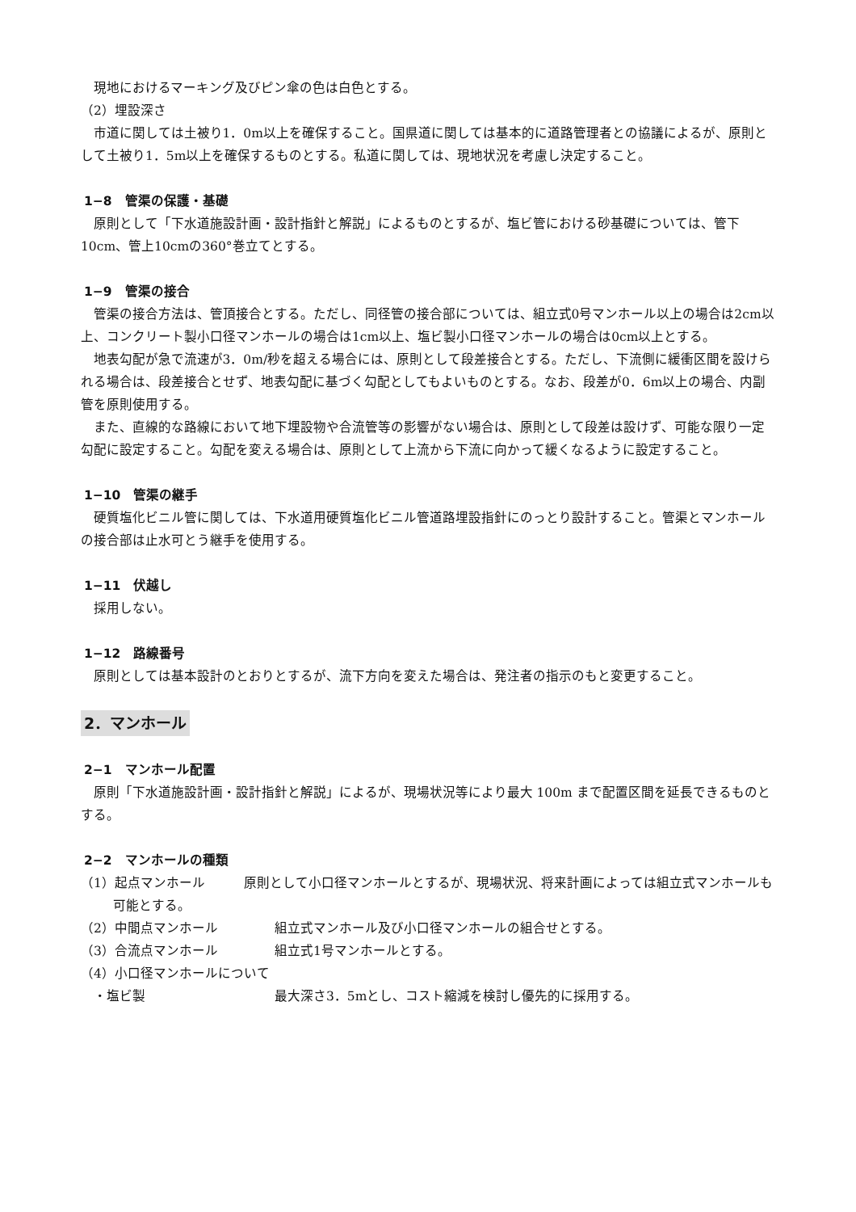現地におけるマーキング及びピン傘の色は白色とする。
（2）埋設深さ
市道に関しては土被り1．0m以上を確保すること。国県道に関しては基本的に道路管理者との協議によるが、原則として土被り1．5m以上を確保するものとする。私道に関しては、現地状況を考慮し決定すること。
1−8　管渠の保護・基礎
原則として「下水道施設計画・設計指針と解説」によるものとするが、塩ビ管における砂基礎については、管下10cm、管上10cmの360°巻立てとする。
1−9　管渠の接合
管渠の接合方法は、管頂接合とする。ただし、同径管の接合部については、組立式0号マンホール以上の場合は2cm以上、コンクリート製小口径マンホールの場合は1cm以上、塩ビ製小口径マンホールの場合は0cm以上とする。
地表勾配が急で流速が3．0m/秒を超える場合には、原則として段差接合とする。ただし、下流側に緩衝区間を設けられる場合は、段差接合とせず、地表勾配に基づく勾配としてもよいものとする。なお、段差が0．6m以上の場合、内副管を原則使用する。
また、直線的な路線において地下埋設物や合流管等の影響がない場合は、原則として段差は設けず、可能な限り一定勾配に設定すること。勾配を変える場合は、原則として上流から下流に向かって緩くなるように設定すること。
1−10　管渠の継手
硬質塩化ビニル管に関しては、下水道用硬質塩化ビニル管道路埋設指針にのっとり設計すること。管渠とマンホールの接合部は止水可とう継手を使用する。
1−11　伏越し
採用しない。
1−12　路線番号
原則としては基本設計のとおりとするが、流下方向を変えた場合は、発注者の指示のもと変更すること。
2．マンホール
2−1　マンホール配置
原則「下水道施設計画・設計指針と解説」によるが、現場状況等により最大 100m まで配置区間を延長できるものとする。
2−2　マンホールの種類
（1）起点マンホール　　　原則として小口径マンホールとするが、現場状況、将来計画によっては組立式マンホールも可能とする。
（2）中間点マンホール 組立式マンホール及び小口径マンホールの組合せとする。
（3）合流点マンホール 組立式1号マンホールとする。
（4）小口径マンホールについて
　・塩ビ製 最大深さ3．5mとし、コスト縮減を検討し優先的に採用する。